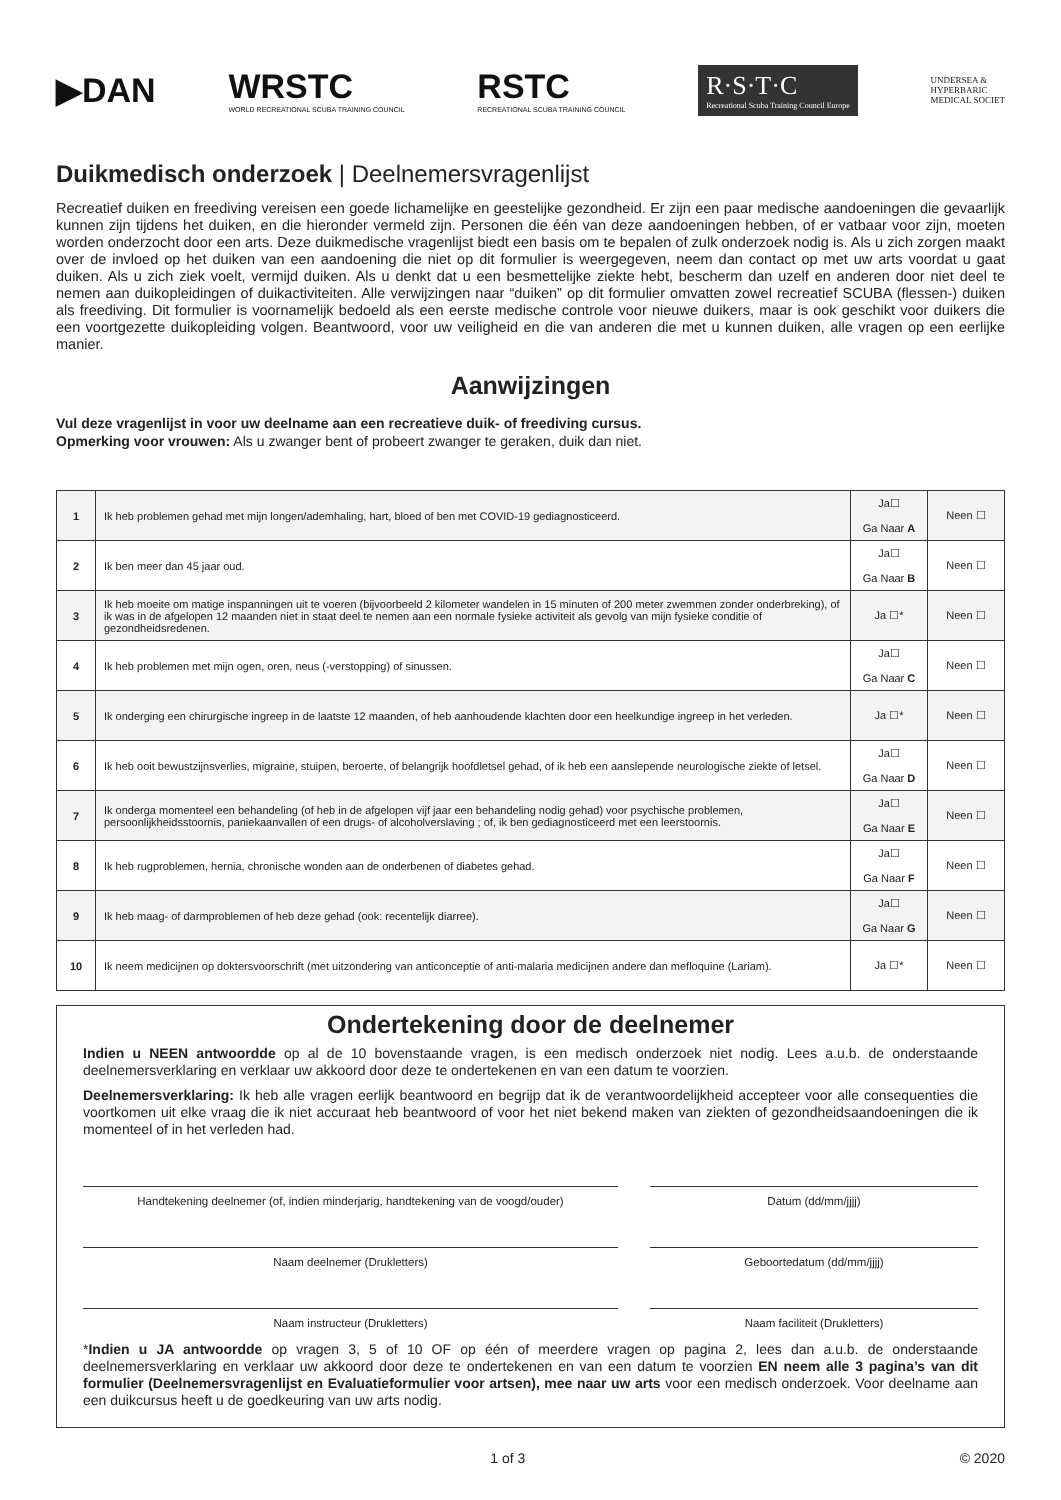▶DAN
WRSTC
WORLD RECREATIONAL SCUBA TRAINING COUNCIL
RSTC
RECREATIONAL SCUBA TRAINING COUNCIL
R·S·T·C
Recreational Scuba Training Council Europe
UNDERSEA &
HYPERBARIC
MEDICAL SOCIET
Duikmedisch onderzoek | Deelnemersvragenlijst
Recreatief duiken en freediving vereisen een goede lichamelijke en geestelijke gezondheid. Er zijn een paar medische aandoeningen die gevaarlijk kunnen zijn tijdens het duiken, en die hieronder vermeld zijn. Personen die één van deze aandoeningen hebben, of er vatbaar voor zijn, moeten worden onderzocht door een arts. Deze duikmedische vragenlijst biedt een basis om te bepalen of zulk onderzoek nodig is. Als u zich zorgen maakt over de invloed op het duiken van een aandoening die niet op dit formulier is weergegeven, neem dan contact op met uw arts voordat u gaat duiken. Als u zich ziek voelt, vermijd duiken. Als u denkt dat u een besmettelijke ziekte hebt, bescherm dan uzelf en anderen door niet deel te nemen aan duikopleidingen of duikactiviteiten. Alle verwijzingen naar “duiken” op dit formulier omvatten zowel recreatief SCUBA (flessen-) duiken als freediving. Dit formulier is voornamelijk bedoeld als een eerste medische controle voor nieuwe duikers, maar is ook geschikt voor duikers die een voortgezette duikopleiding volgen. Beantwoord, voor uw veiligheid en die van anderen die met u kunnen duiken, alle vragen op een eerlijke manier.
Aanwijzingen
Vul deze vragenlijst in voor uw deelname aan een recreatieve duik- of freediving cursus.
Opmerking voor vrouwen: Als u zwanger bent of probeert zwanger te geraken, duik dan niet.
| 1 | Ik heb problemen gehad met mijn longen/ademhaling, hart, bloed of ben met COVID-19 gediagnosticeerd. | Ja☐ Ga Naar A | Neen ☐ |
| 2 | Ik ben meer dan 45 jaar oud. | Ja☐ Ga Naar B | Neen ☐ |
| 3 | Ik heb moeite om matige inspanningen uit te voeren (bijvoorbeeld 2 kilometer wandelen in 15 minuten of 200 meter zwemmen zonder onderbreking), of ik was in de afgelopen 12 maanden niet in staat deel te nemen aan een normale fysieke activiteit als gevolg van mijn fysieke conditie of gezondheidsredenen. | Ja ☐* | Neen ☐ |
| 4 | Ik heb problemen met mijn ogen, oren, neus (-verstopping) of sinussen. | Ja☐ Ga Naar C | Neen ☐ |
| 5 | Ik onderging een chirurgische ingreep in de laatste 12 maanden, of heb aanhoudende klachten door een heelkundige ingreep in het verleden. | Ja ☐* | Neen ☐ |
| 6 | Ik heb ooit bewustzijnsverlies, migraine, stuipen, beroerte, of belangrijk hoofdletsel gehad, of ik heb een aanslepende neurologische ziekte of letsel. | Ja☐ Ga Naar D | Neen ☐ |
| 7 | Ik onderga momenteel een behandeling (of heb in de afgelopen vijf jaar een behandeling nodig gehad) voor psychische problemen, persoonlijkheidsstoornis, paniekaanvallen of een drugs- of alcoholverslaving ; of, ik ben gediagnosticeerd met een leerstoornis. | Ja☐ Ga Naar E | Neen ☐ |
| 8 | Ik heb rugproblemen, hernia, chronische wonden aan de onderbenen of diabetes gehad. | Ja☐ Ga Naar F | Neen ☐ |
| 9 | Ik heb maag- of darmproblemen of heb deze gehad (ook: recentelijk diarree). | Ja☐ Ga Naar G | Neen ☐ |
| 10 | Ik neem medicijnen op doktersvoorschrift (met uitzondering van anticonceptie of anti-malaria medicijnen andere dan mefloquine (Lariam). | Ja ☐* | Neen ☐ |
Ondertekening door de deelnemer
Indien u NEEN antwoordde op al de 10 bovenstaande vragen, is een medisch onderzoek niet nodig. Lees a.u.b. de onderstaande deelnemersverklaring en verklaar uw akkoord door deze te ondertekenen en van een datum te voorzien.
Deelnemersverklaring: Ik heb alle vragen eerlijk beantwoord en begrijp dat ik de verantwoordelijkheid accepteer voor alle consequenties die voortkomen uit elke vraag die ik niet accuraat heb beantwoord of voor het niet bekend maken van ziekten of gezondheidsaandoeningen die ik momenteel of in het verleden had.
Handtekening deelnemer (of, indien minderjarig, handtekening van de voogd/ouder)
Datum (dd/mm/jjjj)
Naam deelnemer (Drukletters)
Geboortedatum (dd/mm/jjjj)
Naam instructeur (Drukletters)
Naam faciliteit (Drukletters)
*Indien u JA antwoordde op vragen 3, 5 of 10 OF op één of meerdere vragen op pagina 2, lees dan a.u.b. de onderstaande deelnemersverklaring en verklaar uw akkoord door deze te ondertekenen en van een datum te voorzien EN neem alle 3 pagina’s van dit formulier (Deelnemersvragenlijst en Evaluatieformulier voor artsen), mee naar uw arts voor een medisch onderzoek. Voor deelname aan een duikcursus heeft u de goedkeuring van uw arts nodig.
1 of 3 © 2020